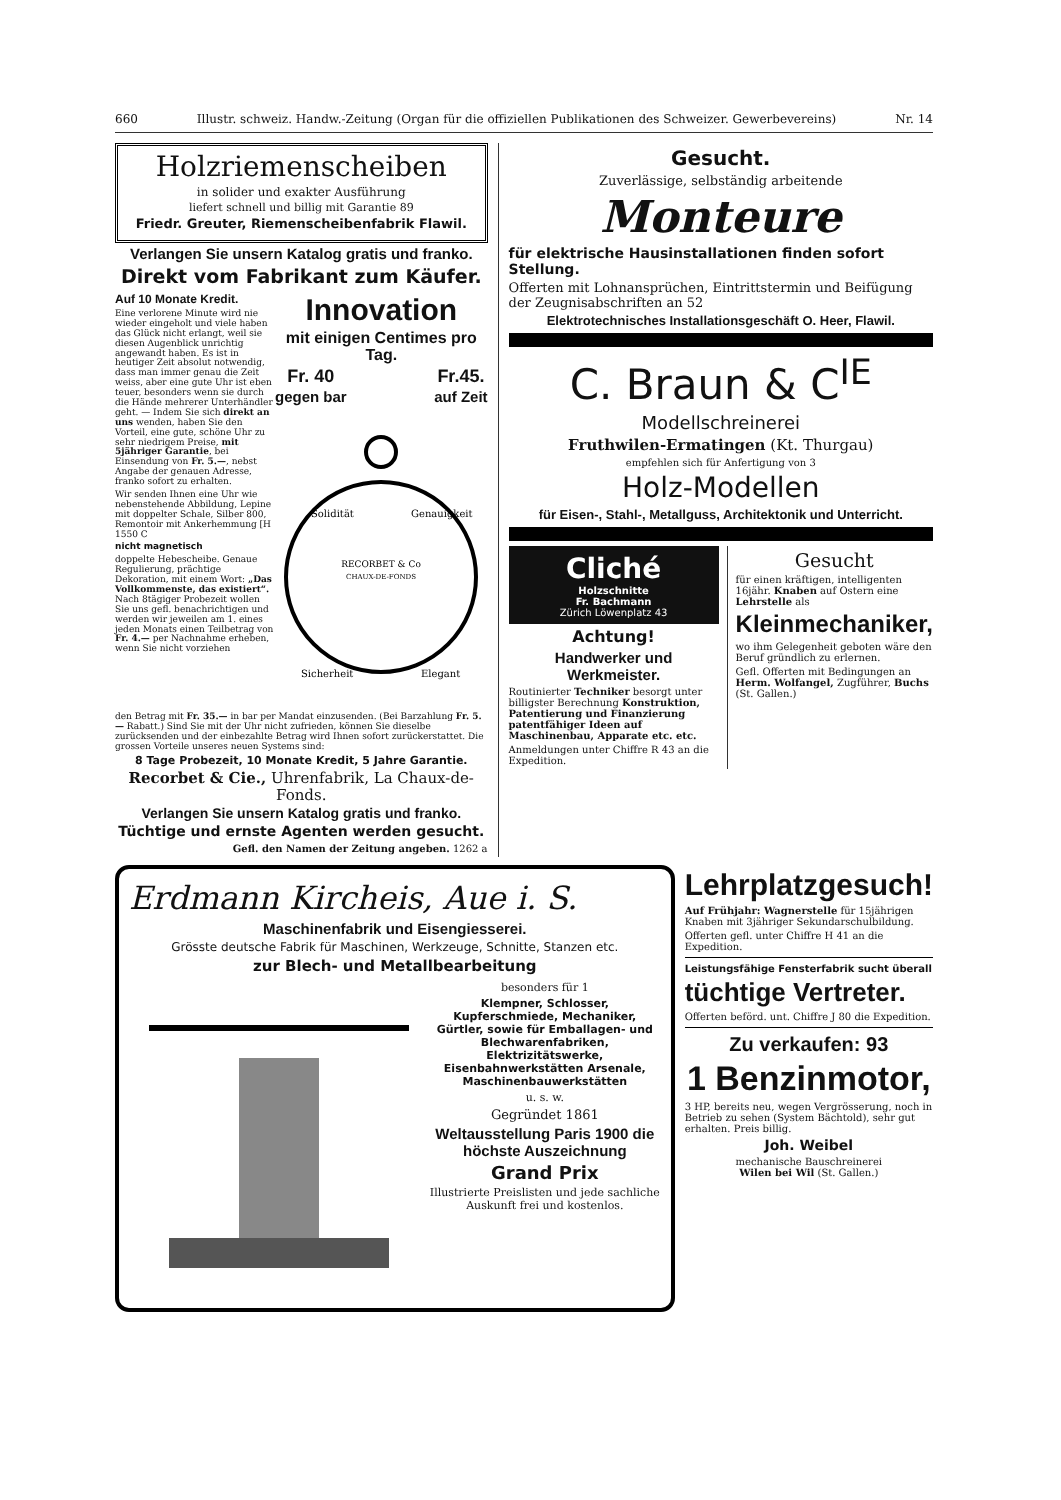660 Illustr. schweiz. Handw.-Zeitung (Organ für die offiziellen Publikationen des Schweizer. Gewerbevereins) Nr. 14
Holzriemenscheiben
in solider und exakter Ausführung
liefert schnell und billig mit Garantie 89
Friedr. Greuter, Riemenscheibenfabrik Flawil.
Verlangen Sie unsern Katalog gratis und franko.
Direkt vom Fabrikant zum Käufer.
Auf 10 Monate Kredit.
Eine verlorene Minute wird nie wieder eingeholt und viele haben das Glück nicht erlangt, weil sie diesen Augenblick unrichtig angewandt haben. Es ist in heutiger Zeit absolut notwendig, dass man immer genau die Zeit weiss, aber eine gute Uhr ist eben teuer, besonders wenn sie durch die Hände mehrerer Unterhändler geht. — Indem Sie sich direkt an uns wenden, haben Sie den Vorteil, eine gute, schöne Uhr zu sehr niedrigem Preise, mit 5jähriger Garantie, bei Einsendung von Fr. 5.—, nebst Angabe der genauen Adresse, franko sofort zu erhalten.
Wir senden Ihnen eine Uhr wie nebenstehende Abbildung, Lepine mit doppelter Schale, Silber 800, Remontoir mit Ankerhemmung [H 1550 C
nicht magnetisch
doppelte Hebescheibe. Genaue Regulierung, prächtige Dekoration, mit einem Wort: „Das Vollkommenste, das existiert“. Nach 8tägiger Probezeit wollen Sie uns gefl. benachrichtigen und werden wir jeweilen am 1. eines jeden Monats einen Teilbetrag von Fr. 4.— per Nachnahme erheben, wenn Sie nicht vorziehen
Innovation
mit einigen Centimes pro Tag.
Fr. 40
gegen bar Fr.45.
auf Zeit
RECORBET & Co
CHAUX-DE-FONDS
Solidität
Genauigkeit
Sicherheit
Elegant
den Betrag mit Fr. 35.— in bar per Mandat einzusenden. (Bei Barzahlung Fr. 5.— Rabatt.) Sind Sie mit der Uhr nicht zufrieden, können Sie dieselbe zurücksenden und der einbezahlte Betrag wird Ihnen sofort zurückerstattet. Die grossen Vorteile unseres neuen Systems sind:
8 Tage Probezeit, 10 Monate Kredit, 5 Jahre Garantie.
Recorbet & Cie., Uhrenfabrik, La Chaux-de-Fonds.
Verlangen Sie unsern Katalog gratis und franko.
Tüchtige und ernste Agenten werden gesucht.
Gefl. den Namen der Zeitung angeben. 1262 a
Gesucht.
Zuverlässige, selbständig arbeitende
Monteure
für elektrische Hausinstallationen finden sofort Stellung.
Offerten mit Lohnansprüchen, Eintrittstermin und Beifügung der Zeugnisabschriften an 52
Elektrotechnisches Installationsgeschäft O. Heer, Flawil.
C. Braun & C<sup>IE</sup>
Modellschreinerei
Fruthwilen-Ermatingen (Kt. Thurgau)
empfehlen sich für Anfertigung von 3
Holz-Modellen
für Eisen-, Stahl-, Metallguss, Architektonik und Unterricht.
Cliché
Holzschnitte
Fr. Bachmann
Zürich Löwenplatz 43
Achtung!
Handwerker und Werkmeister.
Routinierter Techniker besorgt unter billigster Berechnung Konstruktion, Patentierung und Finanzierung patentfähiger Ideen auf Maschinenbau, Apparate etc. etc.
Anmeldungen unter Chiffre R 43 an die Expedition.
Gesucht
für einen kräftigen, intelligenten 16jähr. Knaben auf Ostern eine Lehrstelle als
Kleinmechaniker,
wo ihm Gelegenheit geboten wäre den Beruf gründlich zu erlernen.
Gefl. Offerten mit Bedingungen an Herm. Wolfangel, Zugführer, Buchs (St. Gallen.)
Erdmann Kircheis, Aue i. S.
Maschinenfabrik und Eisengiesserei.
Grösste deutsche Fabrik für Maschinen, Werkzeuge, Schnitte, Stanzen etc.
zur Blech- und Metallbearbeitung
besonders für 1
Klempner, Schlosser, Kupferschmiede, Mechaniker, Gürtler, sowie für Emballagen- und Blechwarenfabriken, Elektrizitätswerke, Eisenbahnwerkstätten Arsenale, Maschinenbauwerkstätten
u. s. w.
Gegründet 1861
Weltausstellung Paris 1900 die höchste Auszeichnung
Grand Prix
Illustrierte Preislisten und jede sachliche Auskunft frei und kostenlos.
Lehrplatzgesuch!
Auf Frühjahr: Wagnerstelle für 15jährigen Knaben mit 3jähriger Sekundarschulbildung.
Offerten gefl. unter Chiffre H 41 an die Expedition.
Leistungsfähige Fensterfabrik sucht überall
tüchtige Vertreter.
Offerten beförd. unt. Chiffre J 80 die Expedition.
Zu verkaufen: 93
1 Benzinmotor,
3 HP, bereits neu, wegen Vergrösserung, noch in Betrieb zu sehen (System Bächtold), sehr gut erhalten. Preis billig.
Joh. Weibel
mechanische Bauschreinerei
Wilen bei Wil (St. Gallen.)